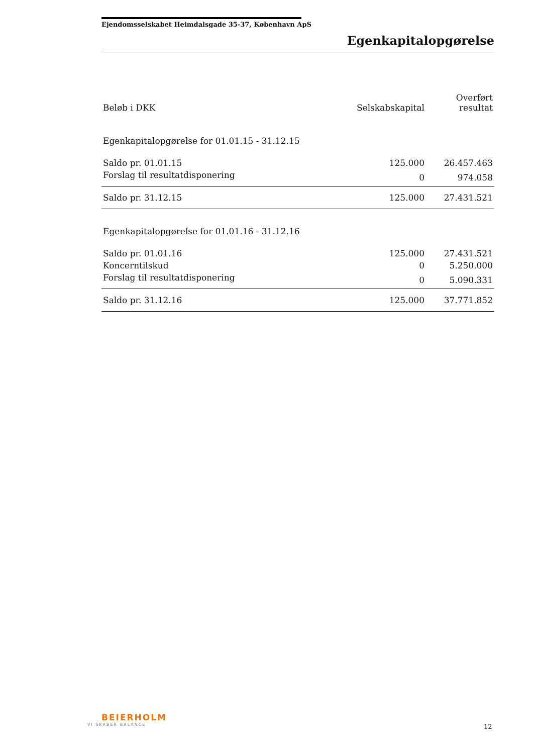Ejendomsselskabet Heimdalsgade 35-37, København ApS
Egenkapitalopgørelse
| Beløb i DKK | Selskabskapital | Overført resultat |
| --- | --- | --- |
| Egenkapitalopgørelse for 01.01.15 - 31.12.15 | | |
| Saldo pr. 01.01.15 | 125.000 | 26.457.463 |
| Forslag til resultatdisponering | 0 | 974.058 |
| Saldo pr. 31.12.15 | 125.000 | 27.431.521 |
| Egenkapitalopgørelse for 01.01.16 - 31.12.16 | | |
| Saldo pr. 01.01.16 | 125.000 | 27.431.521 |
| Koncerntilskud | 0 | 5.250.000 |
| Forslag til resultatdisponering | 0 | 5.090.331 |
| Saldo pr. 31.12.16 | 125.000 | 37.771.852 |
BEIERHOLM
VI SKABER BALANCE
12